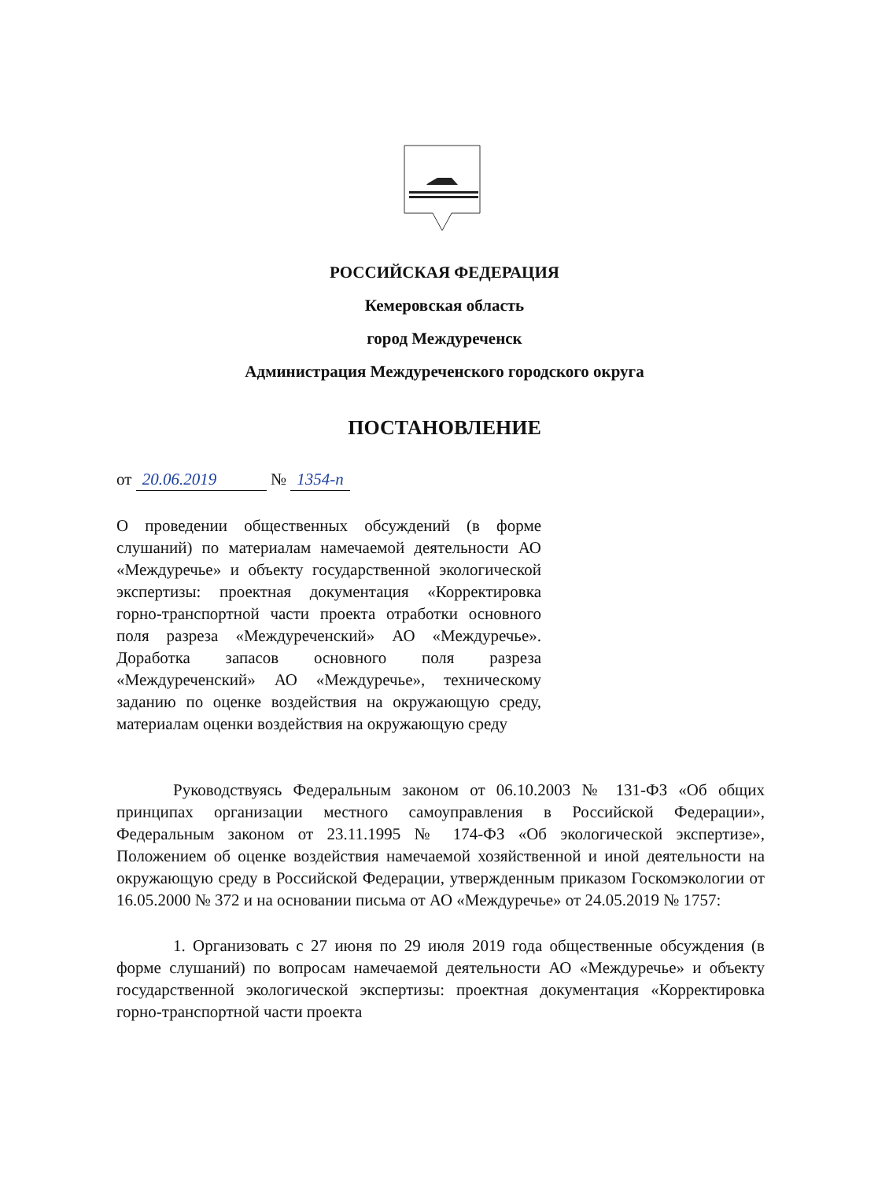РОССИЙСКАЯ ФЕДЕРАЦИЯ
Кемеровская область
город Междуреченск
Администрация Междуреченского городского округа
ПОСТАНОВЛЕНИЕ
от 20.06.2019 № 1354-п
О проведении общественных обсуждений (в форме слушаний) по материалам намечаемой деятельности АО «Междуречье» и объекту государственной экологической экспертизы: проектная документация «Корректировка горно-транспортной части проекта отработки основного поля разреза «Междуреченский» АО «Междуречье». Доработка запасов основного поля разреза «Междуреченский» АО «Междуречье», техническому заданию по оценке воздействия на окружающую среду, материалам оценки воздействия на окружающую среду
Руководствуясь Федеральным законом от 06.10.2003 № 131-ФЗ «Об общих принципах организации местного самоуправления в Российской Федерации», Федеральным законом от 23.11.1995 № 174-ФЗ «Об экологической экспертизе», Положением об оценке воздействия намечаемой хозяйственной и иной деятельности на окружающую среду в Российской Федерации, утвержденным приказом Госкомэкологии от 16.05.2000 № 372 и на основании письма от АО «Междуречье» от 24.05.2019 № 1757:
1. Организовать с 27 июня по 29 июля 2019 года общественные обсуждения (в форме слушаний) по вопросам намечаемой деятельности АО «Междуречье» и объекту государственной экологической экспертизы: проектная документация «Корректировка горно-транспортной части проекта